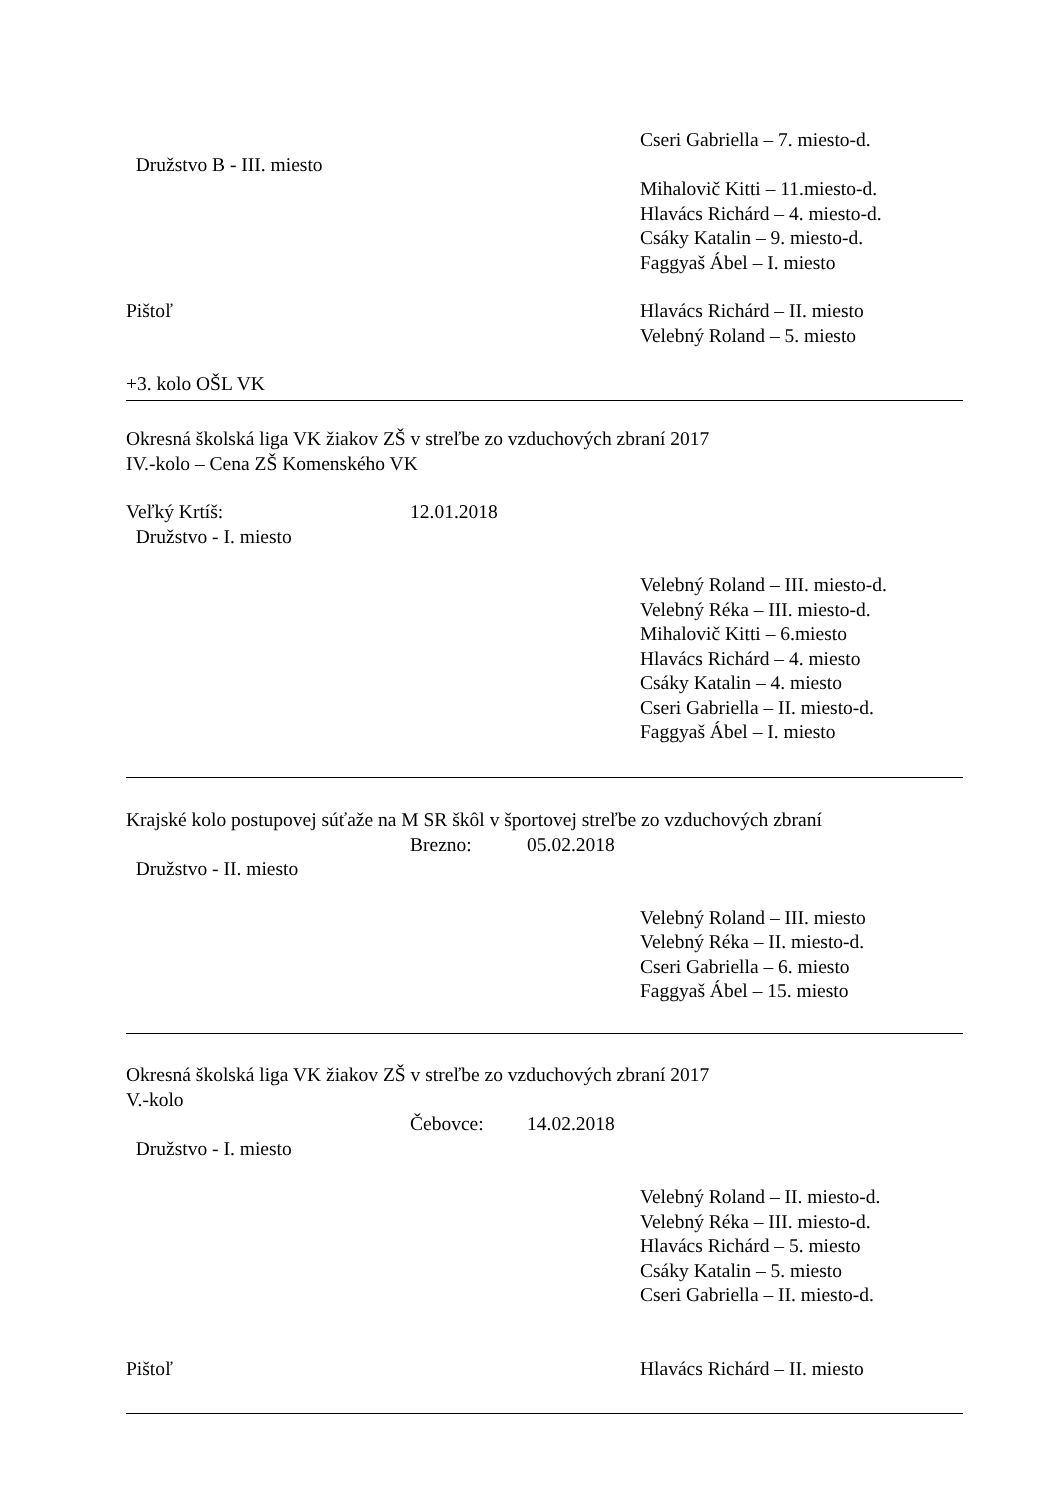Cseri Gabriella – 7. miesto-d.
Družstvo B - III. miesto
Mihalovič Kitti – 11.miesto-d.
Hlavács Richárd – 4. miesto-d.
Csáky Katalin – 9. miesto-d.
Faggyaš Ábel – I. miesto
Pištoľ Hlavács Richárd – II. miesto
Velebný Roland – 5. miesto
+3. kolo OŠL VK
Okresná školská liga VK žiakov ZŠ v streľbe zo vzduchových zbraní 2017
IV.-kolo – Cena ZŠ Komenského VK
Veľký Krtíš: 12.01.2018
Družstvo - I. miesto
Velebný Roland – III. miesto-d.
Velebný Réka – III. miesto-d.
Mihalovič Kitti – 6.miesto
Hlavács Richárd – 4. miesto
Csáky Katalin – 4. miesto
Cseri Gabriella – II. miesto-d.
Faggyaš Ábel – I. miesto
Krajské kolo postupovej súťaže na M SR škôl v športovej streľbe zo vzduchových zbraní
Brezno: 05.02.2018
Družstvo - II. miesto
Velebný Roland – III. miesto
Velebný Réka – II. miesto-d.
Cseri Gabriella – 6. miesto
Faggyaš Ábel – 15. miesto
Okresná školská liga VK žiakov ZŠ v streľbe zo vzduchových zbraní 2017
V.-kolo
Čebovce: 14.02.2018
Družstvo - I. miesto
Velebný Roland – II. miesto-d.
Velebný Réka – III. miesto-d.
Hlavács Richárd – 5. miesto
Csáky Katalin – 5. miesto
Cseri Gabriella – II. miesto-d.
Pištoľ Hlavács Richárd – II. miesto